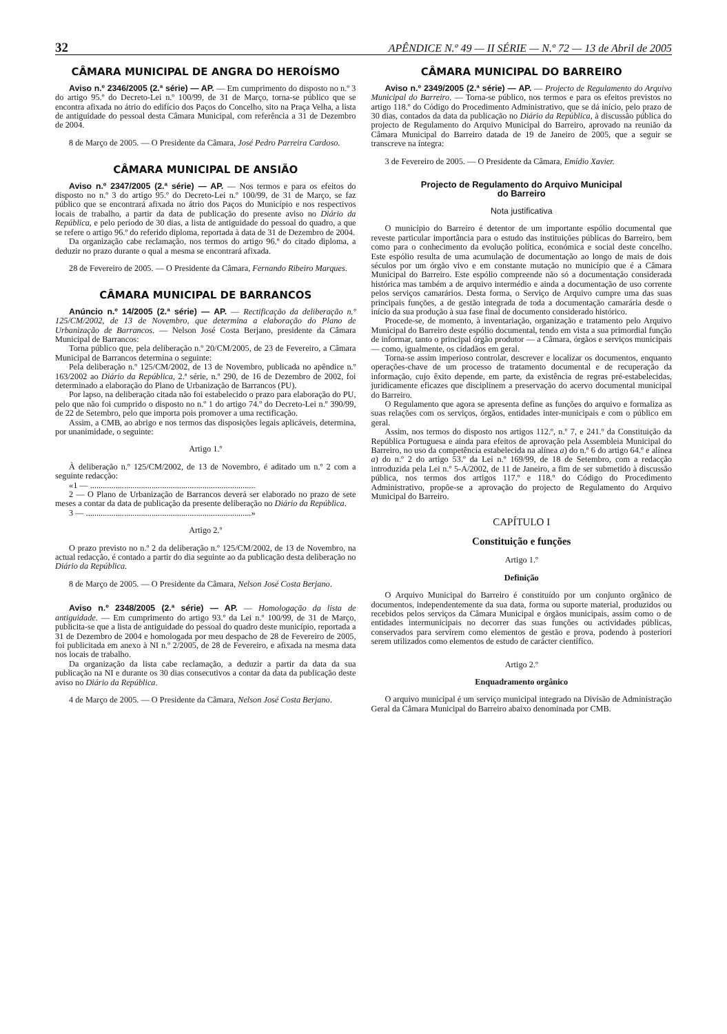32 APÊNDICE N.º 49 — II SÉRIE — N.º 72 — 13 de Abril de 2005
CÂMARA MUNICIPAL DE ANGRA DO HEROÍSMO
Aviso n.º 2346/2005 (2.ª série) — AP. — Em cumprimento do disposto no n.º 3 do artigo 95.º do Decreto-Lei n.º 100/99, de 31 de Março, torna-se público que se encontra afixada no átrio do edifício dos Paços do Concelho, sito na Praça Velha, a lista de antiguidade do pessoal desta Câmara Municipal, com referência a 31 de Dezembro de 2004.
8 de Março de 2005. — O Presidente da Câmara, José Pedro Parreira Cardoso.
CÂMARA MUNICIPAL DE ANSIÃO
Aviso n.º 2347/2005 (2.ª série) — AP. — Nos termos e para os efeitos do disposto no n.º 3 do artigo 95.º do Decreto-Lei n.º 100/99, de 31 de Março, se faz público que se encontrará afixada no átrio dos Paços do Município e nos respectivos locais de trabalho, a partir da data de publicação do presente aviso no Diário da República, e pelo período de 30 dias, a lista de antiguidade do pessoal do quadro, a que se refere o artigo 96.º do referido diploma, reportada à data de 31 de Dezembro de 2004.
Da organização cabe reclamação, nos termos do artigo 96.º do citado diploma, a deduzir no prazo durante o qual a mesma se encontrará afixada.
28 de Fevereiro de 2005. — O Presidente da Câmara, Fernando Ribeiro Marques.
CÂMARA MUNICIPAL DE BARRANCOS
Anúncio n.º 14/2005 (2.ª série) — AP. — Rectificação da deliberação n.º 125/CM/2002, de 13 de Novembro, que determina a elaboração do Plano de Urbanização de Barrancos. — Nelson José Costa Berjano, presidente da Câmara Municipal de Barrancos:
Torna público que, pela deliberação n.º 20/CM/2005, de 23 de Fevereiro, a Câmara Municipal de Barrancos determina o seguinte:
Pela deliberação n.º 125/CM/2002, de 13 de Novembro, publicada no apêndice n.º 163/2002 ao Diário da República, 2.ª série, n.º 290, de 16 de Dezembro de 2002, foi determinado a elaboração do Plano de Urbanização de Barrancos (PU).
Por lapso, na deliberação citada não foi estabelecido o prazo para elaboração do PU, pelo que não foi cumprido o disposto no n.º 1 do artigo 74.º do Decreto-Lei n.º 390/99, de 22 de Setembro, pelo que importa pois promover a uma rectificação.
Assim, a CMB, ao abrigo e nos termos das disposições legais aplicáveis, determina, por unanimidade, o seguinte:
Artigo 1.º
À deliberação n.º 125/CM/2002, de 13 de Novembro, é aditado um n.º 2 com a seguinte redacção:
«1 — ..............................................................................
2 — O Plano de Urbanização de Barrancos deverá ser elaborado no prazo de sete meses a contar da data de publicação da presente deliberação no Diário da República.
3 — ..............................................................................»
Artigo 2.º
O prazo previsto no n.º 2 da deliberação n.º 125/CM/2002, de 13 de Novembro, na actual redacção, é contado a partir do dia seguinte ao da publicação desta deliberação no Diário da República.
8 de Março de 2005. — O Presidente da Câmara, Nelson José Costa Berjano.
Aviso n.º 2348/2005 (2.ª série) — AP. — Homologação da lista de antiguidade. — Em cumprimento do artigo 93.º da Lei n.º 100/99, de 31 de Março, publicita-se que a lista de antiguidade do pessoal do quadro deste município, reportada a 31 de Dezembro de 2004 e homologada por meu despacho de 28 de Fevereiro de 2005, foi publicitada em anexo à NI n.º 2/2005, de 28 de Fevereiro, e afixada na mesma data nos locais de trabalho.
Da organização da lista cabe reclamação, a deduzir a partir da data da sua publicação na NI e durante os 30 dias consecutivos a contar da data da publicação deste aviso no Diário da República.
4 de Março de 2005. — O Presidente da Câmara, Nelson José Costa Berjano.
CÂMARA MUNICIPAL DO BARREIRO
Aviso n.º 2349/2005 (2.ª série) — AP. — Projecto de Regulamento do Arquivo Municipal do Barreiro. — Torna-se público, nos termos e para os efeitos previstos no artigo 118.º do Código do Procedimento Administrativo, que se dá início, pelo prazo de 30 dias, contados da data da publicação no Diário da República, à discussão pública do projecto de Regulamento do Arquivo Municipal do Barreiro, aprovado na reunião da Câmara Municipal do Barreiro datada de 19 de Janeiro de 2005, que a seguir se transcreve na íntegra:
3 de Fevereiro de 2005. — O Presidente da Câmara, Emídio Xavier.
Projecto de Regulamento do Arquivo Municipal
do Barreiro
Nota justificativa
O município do Barreiro é detentor de um importante espólio documental que reveste particular importância para o estudo das instituições públicas do Barreiro, bem como para o conhecimento da evolução política, económica e social deste concelho. Este espólio resulta de uma acumulação de documentação ao longo de mais de dois séculos por um órgão vivo e em constante mutação no município que é a Câmara Municipal do Barreiro. Este espólio compreende não só a documentação considerada histórica mas também a de arquivo intermédio e ainda a documentação de uso corrente pelos serviços camarários. Desta forma, o Serviço de Arquivo cumpre uma das suas principais funções, a de gestão integrada de toda a documentação camarária desde o início da sua produção à sua fase final de documento considerado histórico.
Procede-se, de momento, à inventariação, organização e tratamento pelo Arquivo Municipal do Barreiro deste espólio documental, tendo em vista a sua primordial função de informar, tanto o principal órgão produtor — a Câmara, órgãos e serviços municipais — como, igualmente, os cidadãos em geral.
Torna-se assim imperioso controlar, descrever e localizar os documentos, enquanto operações-chave de um processo de tratamento documental e de recuperação da informação, cujo êxito depende, em parte, da existência de regras pré-estabelecidas, juridicamente eficazes que disciplinem a preservação do acervo documental municipal do Barreiro.
O Regulamento que agora se apresenta define as funções do arquivo e formaliza as suas relações com os serviços, órgãos, entidades inter-municipais e com o público em geral.
Assim, nos termos do disposto nos artigos 112.º, n.º 7, e 241.º da Constituição da República Portuguesa e ainda para efeitos de aprovação pela Assembleia Municipal do Barreiro, no uso da competência estabelecida na alínea a) do n.º 6 do artigo 64.º e alínea a) do n.º 2 do artigo 53.º da Lei n.º 169/99, de 18 de Setembro, com a redacção introduzida pela Lei n.º 5-A/2002, de 11 de Janeiro, a fim de ser submetido à discussão pública, nos termos dos artigos 117.º e 118.º do Código do Procedimento Administrativo, propõe-se a aprovação do projecto de Regulamento do Arquivo Municipal do Barreiro.
CAPÍTULO I
Constituição e funções
Artigo 1.º
Definição
O Arquivo Municipal do Barreiro é constituído por um conjunto orgânico de documentos, independentemente da sua data, forma ou suporte material, produzidos ou recebidos pelos serviços da Câmara Municipal e órgãos municipais, assim como o de entidades intermunicipais no decorrer das suas funções ou actividades públicas, conservados para servirem como elementos de gestão e prova, podendo à posteriori serem utilizados como elementos de estudo de carácter científico.
Artigo 2.º
Enquadramento orgânico
O arquivo municipal é um serviço municipal integrado na Divisão de Administração Geral da Câmara Municipal do Barreiro abaixo denominada por CMB.